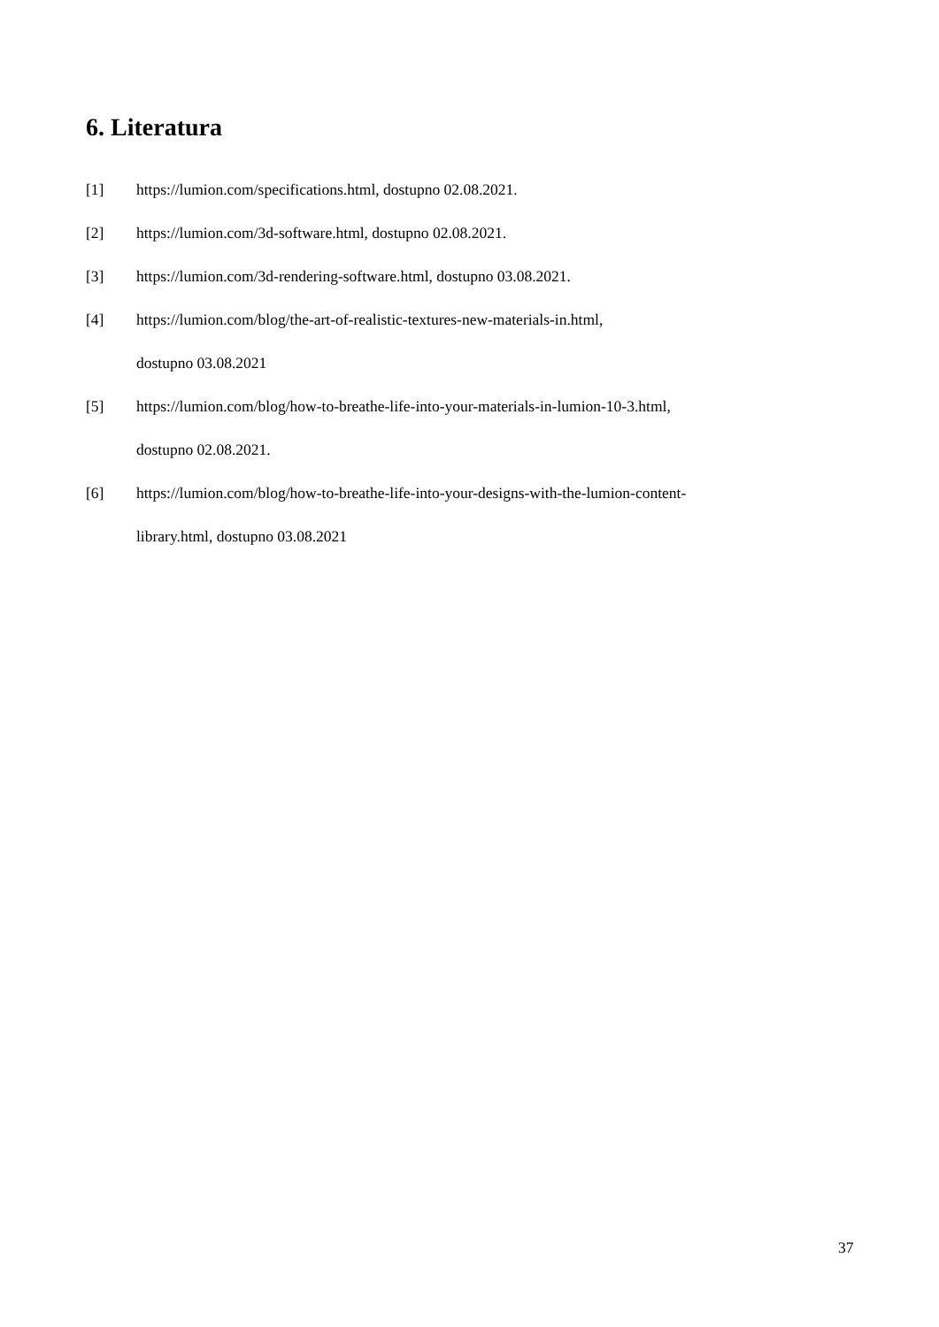6. Literatura
[1] https://lumion.com/specifications.html, dostupno 02.08.2021.
[2] https://lumion.com/3d-software.html, dostupno 02.08.2021.
[3] https://lumion.com/3d-rendering-software.html, dostupno 03.08.2021.
[4] https://lumion.com/blog/the-art-of-realistic-textures-new-materials-in.html,
dostupno 03.08.2021
[5] https://lumion.com/blog/how-to-breathe-life-into-your-materials-in-lumion-10-3.html,
dostupno 02.08.2021.
[6] https://lumion.com/blog/how-to-breathe-life-into-your-designs-with-the-lumion-content-
library.html, dostupno 03.08.2021
37